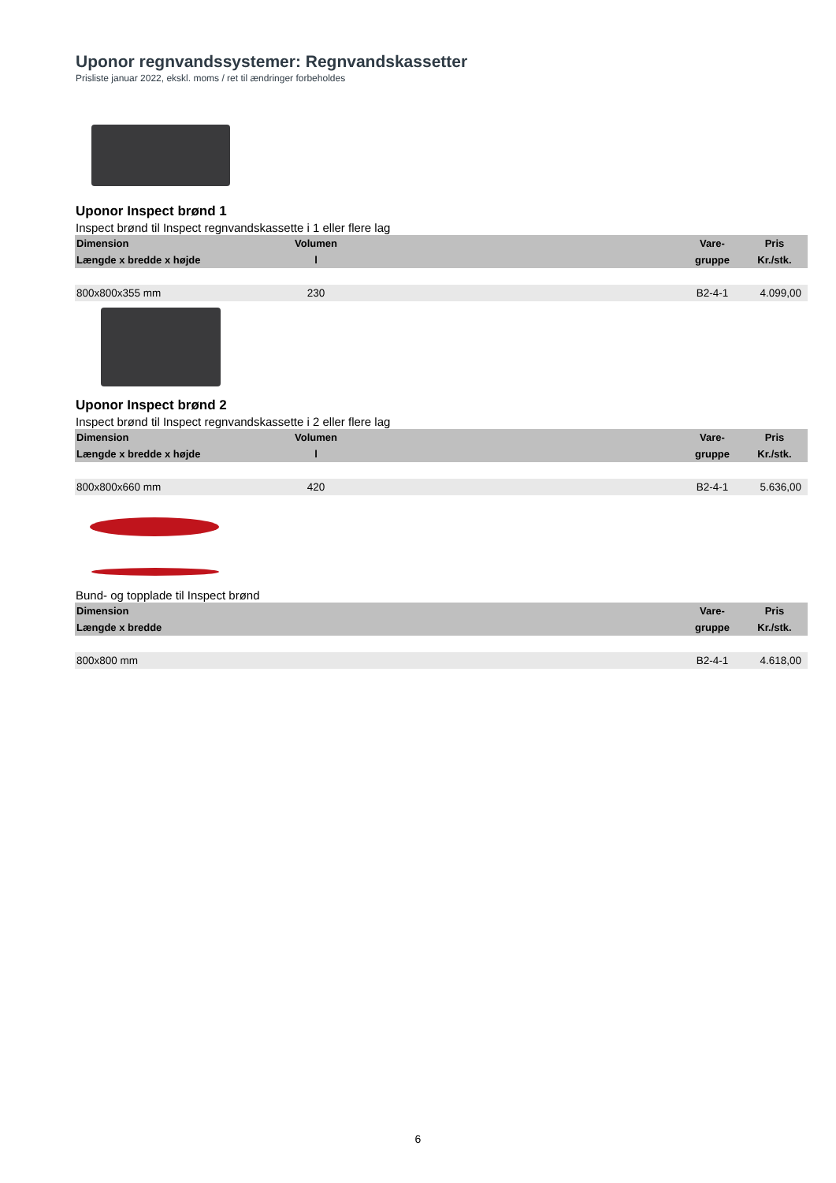Uponor regnvandssystemer: Regnvandskassetter
Prisliste januar 2022, ekskl. moms / ret til ændringer forbeholdes
Uponor Inspect brønd 1
Inspect brønd til Inspect regnvandskassette i 1 eller flere lag
| Dimension | Volumen | | Vare- | Pris |
| --- | --- | --- | --- | --- |
| Længde x bredde x højde | l | | gruppe | Kr./stk. |
| 800x800x355 mm | 230 | | B2-4-1 | 4.099,00 |
Uponor Inspect brønd 2
Inspect brønd til Inspect regnvandskassette i 2 eller flere lag
| Dimension | Volumen | | Vare- | Pris |
| --- | --- | --- | --- | --- |
| Længde x bredde x højde | l | | gruppe | Kr./stk. |
| 800x800x660 mm | 420 | | B2-4-1 | 5.636,00 |
Bund- og topplade til Inspect brønd
| Dimension | | | Vare- | Pris |
| --- | --- | --- | --- | --- |
| Længde x bredde | | | gruppe | Kr./stk. |
| 800x800 mm | | | B2-4-1 | 4.618,00 |
6